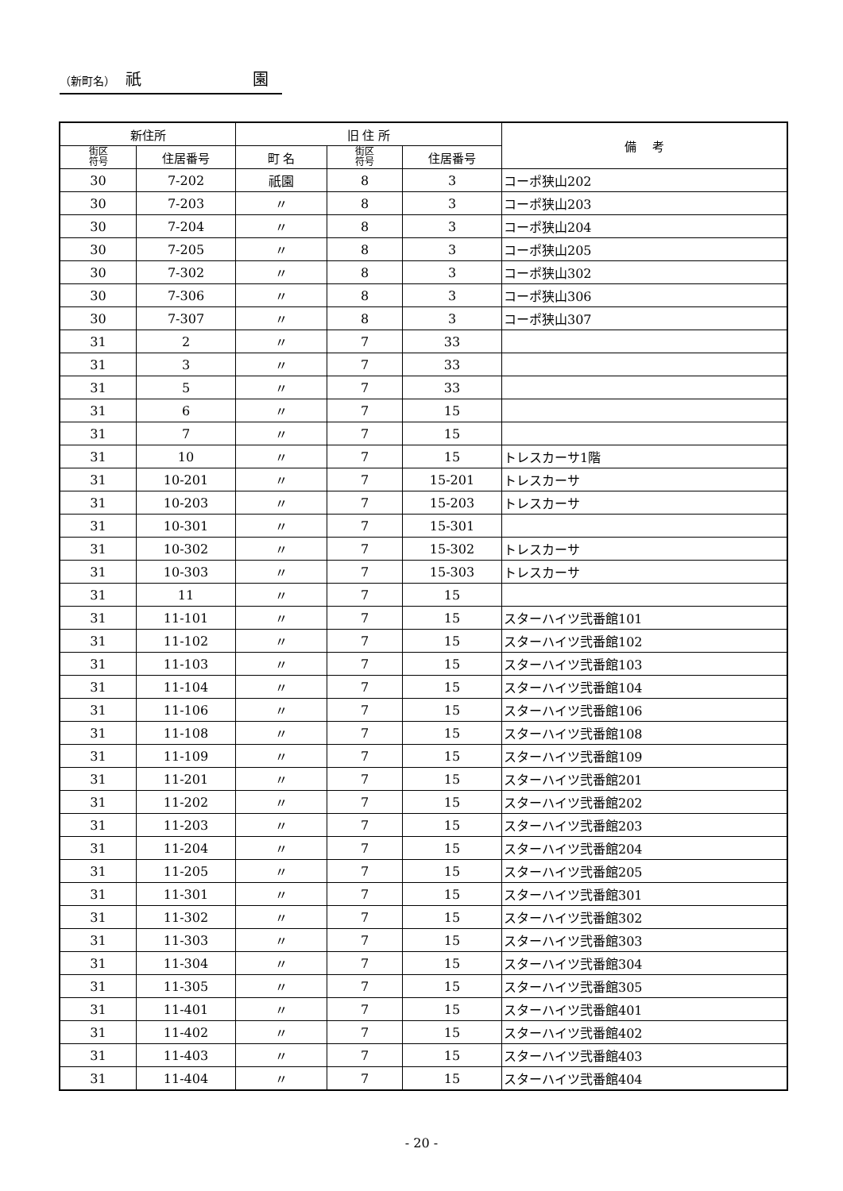（新町名）　祇　　　　　　　園
| 新住所 | | 旧 住 所 | | | 備 考 |
| --- | --- | --- | --- | --- | --- |
| 街区 符号 | 住居番号 | 町 名 | 街区 符号 | 住居番号 | |
| 30 | 7-202 | 祇園 | 8 | 3 | コーポ狭山202 |
| 30 | 7-203 | 〃 | 8 | 3 | コーポ狭山203 |
| 30 | 7-204 | 〃 | 8 | 3 | コーポ狭山204 |
| 30 | 7-205 | 〃 | 8 | 3 | コーポ狭山205 |
| 30 | 7-302 | 〃 | 8 | 3 | コーポ狭山302 |
| 30 | 7-306 | 〃 | 8 | 3 | コーポ狭山306 |
| 30 | 7-307 | 〃 | 8 | 3 | コーポ狭山307 |
| 31 | 2 | 〃 | 7 | 33 | |
| 31 | 3 | 〃 | 7 | 33 | |
| 31 | 5 | 〃 | 7 | 33 | |
| 31 | 6 | 〃 | 7 | 15 | |
| 31 | 7 | 〃 | 7 | 15 | |
| 31 | 10 | 〃 | 7 | 15 | トレスカーサ1階 |
| 31 | 10-201 | 〃 | 7 | 15-201 | トレスカーサ |
| 31 | 10-203 | 〃 | 7 | 15-203 | トレスカーサ |
| 31 | 10-301 | 〃 | 7 | 15-301 | |
| 31 | 10-302 | 〃 | 7 | 15-302 | トレスカーサ |
| 31 | 10-303 | 〃 | 7 | 15-303 | トレスカーサ |
| 31 | 11 | 〃 | 7 | 15 | |
| 31 | 11-101 | 〃 | 7 | 15 | スターハイツ弐番館101 |
| 31 | 11-102 | 〃 | 7 | 15 | スターハイツ弐番館102 |
| 31 | 11-103 | 〃 | 7 | 15 | スターハイツ弐番館103 |
| 31 | 11-104 | 〃 | 7 | 15 | スターハイツ弐番館104 |
| 31 | 11-106 | 〃 | 7 | 15 | スターハイツ弐番館106 |
| 31 | 11-108 | 〃 | 7 | 15 | スターハイツ弐番館108 |
| 31 | 11-109 | 〃 | 7 | 15 | スターハイツ弐番館109 |
| 31 | 11-201 | 〃 | 7 | 15 | スターハイツ弐番館201 |
| 31 | 11-202 | 〃 | 7 | 15 | スターハイツ弐番館202 |
| 31 | 11-203 | 〃 | 7 | 15 | スターハイツ弐番館203 |
| 31 | 11-204 | 〃 | 7 | 15 | スターハイツ弐番館204 |
| 31 | 11-205 | 〃 | 7 | 15 | スターハイツ弐番館205 |
| 31 | 11-301 | 〃 | 7 | 15 | スターハイツ弐番館301 |
| 31 | 11-302 | 〃 | 7 | 15 | スターハイツ弐番館302 |
| 31 | 11-303 | 〃 | 7 | 15 | スターハイツ弐番館303 |
| 31 | 11-304 | 〃 | 7 | 15 | スターハイツ弐番館304 |
| 31 | 11-305 | 〃 | 7 | 15 | スターハイツ弐番館305 |
| 31 | 11-401 | 〃 | 7 | 15 | スターハイツ弐番館401 |
| 31 | 11-402 | 〃 | 7 | 15 | スターハイツ弐番館402 |
| 31 | 11-403 | 〃 | 7 | 15 | スターハイツ弐番館403 |
| 31 | 11-404 | 〃 | 7 | 15 | スターハイツ弐番館404 |
- 20 -